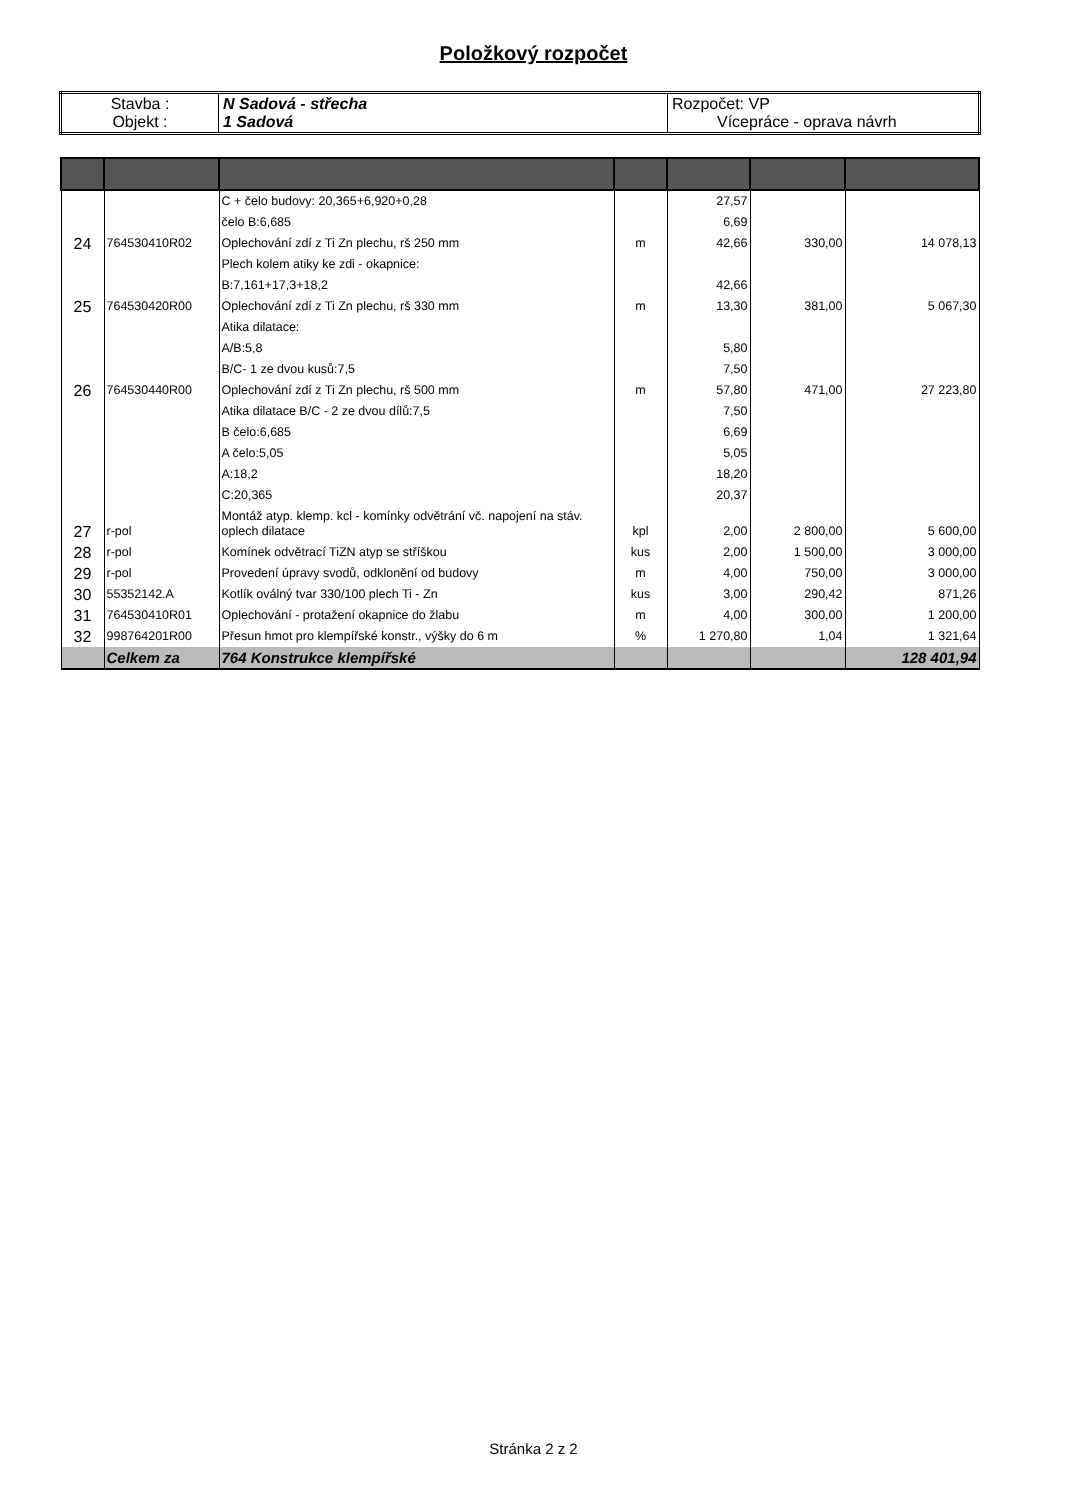Položkový rozpočet
| Stavba : Objekt : | N Sadová - střecha 1 Sadová | Rozpočet: VP Vícepráce - oprava návrh |
| | | C + čelo budovy: 20,365+6,920+0,28 | | 27,57 | | |
| | | čelo B:6,685 | | 6,69 | | |
| 24 | 764530410R02 | Oplechování zdí z Ti Zn plechu, rš 250 mm | m | 42,66 | 330,00 | 14 078,13 |
| | | Plech kolem atiky ke zdi - okapnice: | | | | |
| | | B:7,161+17,3+18,2 | | 42,66 | | |
| 25 | 764530420R00 | Oplechování zdí z Ti Zn plechu, rš 330 mm | m | 13,30 | 381,00 | 5 067,30 |
| | | Atika dilatace: | | | | |
| | | A/B:5,8 | | 5,80 | | |
| | | B/C- 1 ze dvou kusů:7,5 | | 7,50 | | |
| 26 | 764530440R00 | Oplechování zdí z Ti Zn plechu, rš 500 mm | m | 57,80 | 471,00 | 27 223,80 |
| | | Atika dilatace B/C - 2 ze dvou dílů:7,5 | | 7,50 | | |
| | | B čelo:6,685 | | 6,69 | | |
| | | A čelo:5,05 | | 5,05 | | |
| | | A:18,2 | | 18,20 | | |
| | | C:20,365 | | 20,37 | | |
| 27 | r-pol | Montáž atyp. klemp. kcl - komínky odvětrání vč. napojení na stáv. oplech dilatace | kpl | 2,00 | 2 800,00 | 5 600,00 |
| 28 | r-pol | Komínek odvětrací TiZN atyp se stříškou | kus | 2,00 | 1 500,00 | 3 000,00 |
| 29 | r-pol | Provedení úpravy svodů, odklonění od budovy | m | 4,00 | 750,00 | 3 000,00 |
| 30 | 55352142.A | Kotlík oválný tvar 330/100 plech Ti - Zn | kus | 3,00 | 290,42 | 871,26 |
| 31 | 764530410R01 | Oplechování - protažení okapnice do žlabu | m | 4,00 | 300,00 | 1 200,00 |
| 32 | 998764201R00 | Přesun hmot pro klempířské konstr., výšky do 6 m | % | 1 270,80 | 1,04 | 1 321,64 |
| | Celkem za | 764 Konstrukce klempířské | | | | 128 401,94 |
Stránka 2 z 2